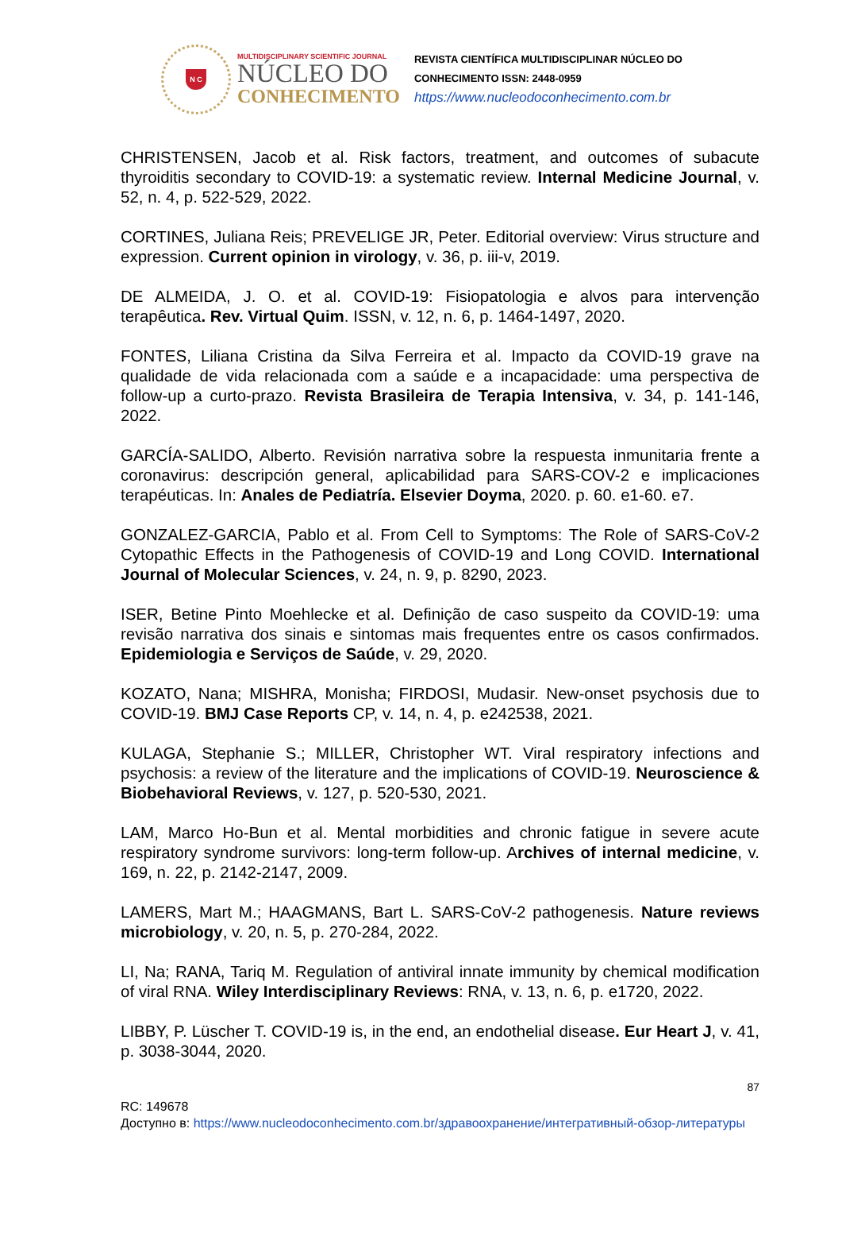N C
MULTIDISCIPLINARY SCIENTIFIC JOURNAL
NÚCLEO DO
CONHECIMENTO
REVISTA CIENTÍFICA MULTIDISCIPLINAR NÚCLEO DO
CONHECIMENTO ISSN: 2448-0959
https://www.nucleodoconhecimento.com.br
CHRISTENSEN, Jacob et al. Risk factors, treatment, and outcomes of subacute thyroiditis secondary to COVID-19: a systematic review. Internal Medicine Journal, v. 52, n. 4, p. 522-529, 2022.
CORTINES, Juliana Reis; PREVELIGE JR, Peter. Editorial overview: Virus structure and expression. Current opinion in virology, v. 36, p. iii-v, 2019.
DE ALMEIDA, J. O. et al. COVID-19: Fisiopatologia e alvos para intervenção terapêutica. Rev. Virtual Quim. ISSN, v. 12, n. 6, p. 1464-1497, 2020.
FONTES, Liliana Cristina da Silva Ferreira et al. Impacto da COVID-19 grave na qualidade de vida relacionada com a saúde e a incapacidade: uma perspectiva de follow-up a curto-prazo. Revista Brasileira de Terapia Intensiva, v. 34, p. 141-146, 2022.
GARCÍA-SALIDO, Alberto. Revisión narrativa sobre la respuesta inmunitaria frente a coronavirus: descripción general, aplicabilidad para SARS-COV-2 e implicaciones terapéuticas. In: Anales de Pediatría. Elsevier Doyma, 2020. p. 60. e1-60. e7.
GONZALEZ-GARCIA, Pablo et al. From Cell to Symptoms: The Role of SARS-CoV-2 Cytopathic Effects in the Pathogenesis of COVID-19 and Long COVID. International Journal of Molecular Sciences, v. 24, n. 9, p. 8290, 2023.
ISER, Betine Pinto Moehlecke et al. Definição de caso suspeito da COVID-19: uma revisão narrativa dos sinais e sintomas mais frequentes entre os casos confirmados. Epidemiologia e Serviços de Saúde, v. 29, 2020.
KOZATO, Nana; MISHRA, Monisha; FIRDOSI, Mudasir. New-onset psychosis due to COVID-19. BMJ Case Reports CP, v. 14, n. 4, p. e242538, 2021.
KULAGA, Stephanie S.; MILLER, Christopher WT. Viral respiratory infections and psychosis: a review of the literature and the implications of COVID-19. Neuroscience & Biobehavioral Reviews, v. 127, p. 520-530, 2021.
LAM, Marco Ho-Bun et al. Mental morbidities and chronic fatigue in severe acute respiratory syndrome survivors: long-term follow-up. Archives of internal medicine, v. 169, n. 22, p. 2142-2147, 2009.
LAMERS, Mart M.; HAAGMANS, Bart L. SARS-CoV-2 pathogenesis. Nature reviews microbiology, v. 20, n. 5, p. 270-284, 2022.
LI, Na; RANA, Tariq M. Regulation of antiviral innate immunity by chemical modification of viral RNA. Wiley Interdisciplinary Reviews: RNA, v. 13, n. 6, p. e1720, 2022.
LIBBY, P. Lüscher T. COVID-19 is, in the end, an endothelial disease. Eur Heart J, v. 41, p. 3038-3044, 2020.
87
RC: 149678
Доступно в: https://www.nucleodoconhecimento.com.br/здравоохранение/интегративный-обзор-литературы